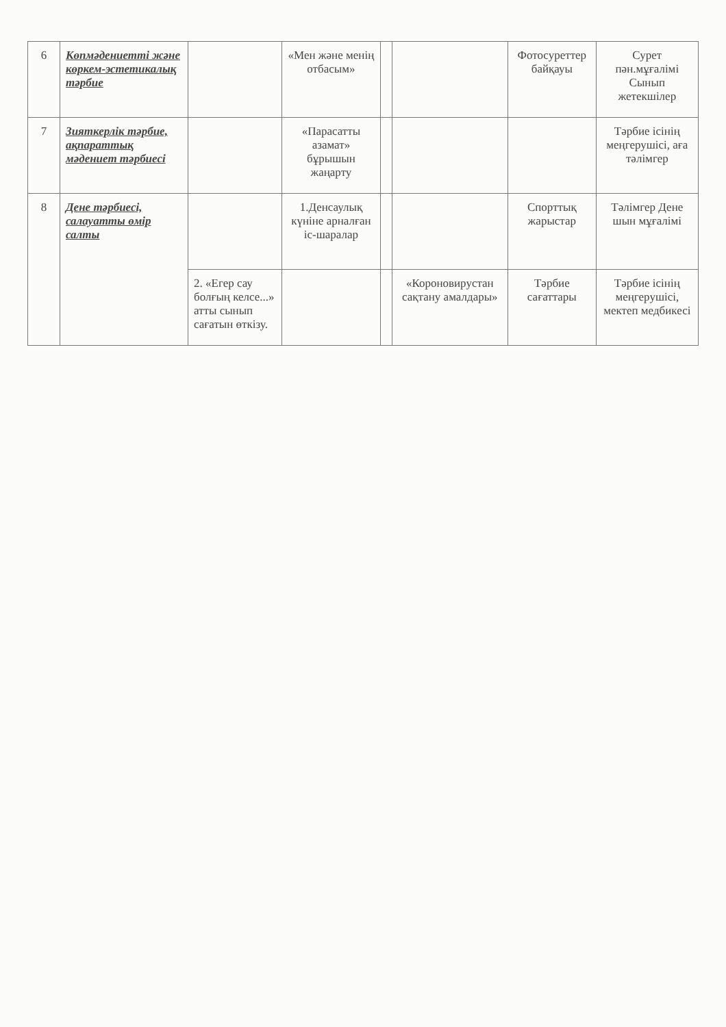| 6 | Көпмәдениетті және көркем-эстетикалық тәрбие | | «Мен және менің отбасым» | | | Фотосуреттер байқауы | Сурет пән.мұғалімі Сынып жетекшілер |
| 7 | Зияткерлік тәрбие, ақпараттық мәдениет тәрбиесі | | «Парасатты азамат» бұрышын жаңарту | | | | Тәрбие ісінің меңгерушісі, аға тәлімгер |
| 8 | Дене тәрбиесі, салауатты өмір салты | | 1.Денсаулық күніне арналған іс-шаралар | | | Спорттық жарыстар | Тәлімгер Дене шын мұғалімі |
| | | 2. «Егер сау болғың келсе...» атты сынып сағатын өткізу. | | | «Короновирустан сақтану амалдары» | Тәрбие сағаттары | Тәрбие ісінің меңгерушісі, мектеп медбикесі |